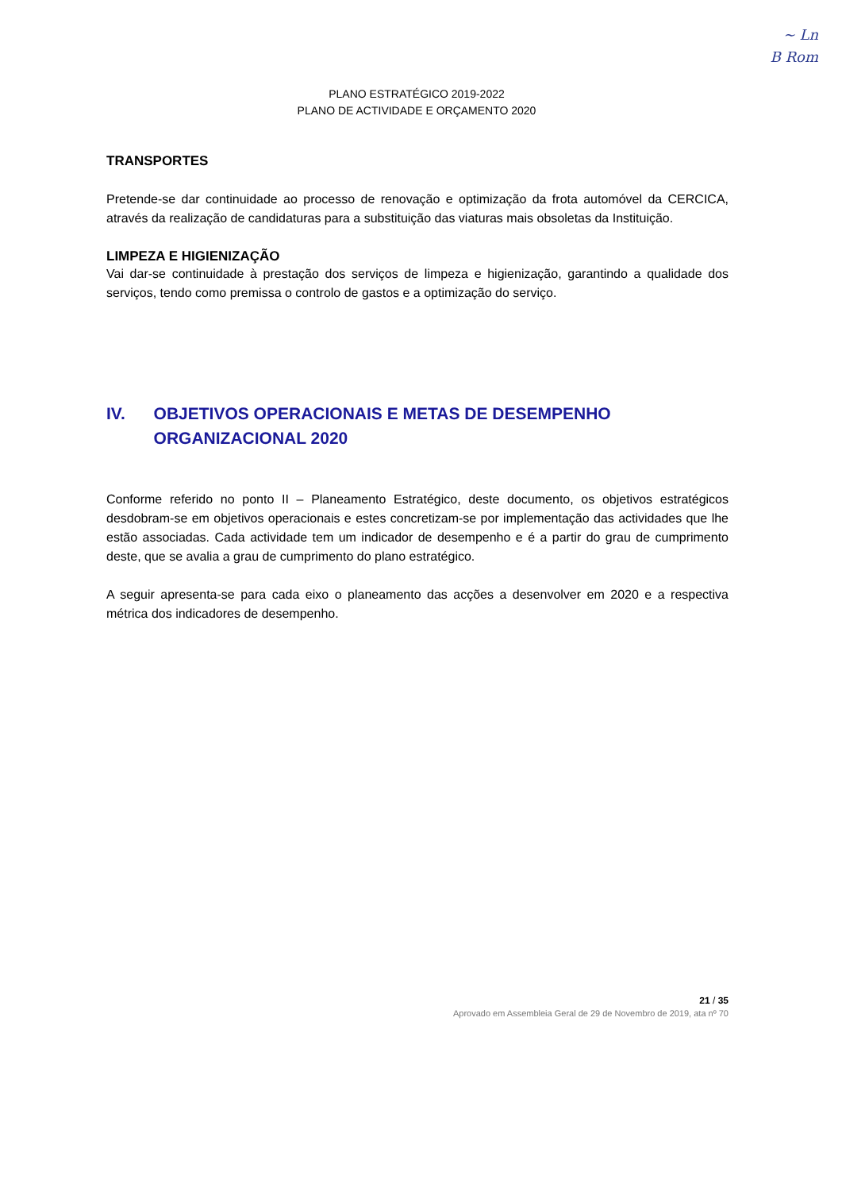~ Ln
B Rom
PLANO ESTRATÉGICO 2019-2022
PLANO DE ACTIVIDADE E ORÇAMENTO 2020
TRANSPORTES
Pretende-se dar continuidade ao processo de renovação e optimização da frota automóvel da CERCICA, através da realização de candidaturas para a substituição das viaturas mais obsoletas da Instituição.
LIMPEZA E HIGIENIZAÇÃO
Vai dar-se continuidade à prestação dos serviços de limpeza e higienização, garantindo a qualidade dos serviços, tendo como premissa o controlo de gastos e a optimização do serviço.
IV. OBJETIVOS OPERACIONAIS E METAS DE DESEMPENHO ORGANIZACIONAL 2020
Conforme referido no ponto II – Planeamento Estratégico, deste documento, os objetivos estratégicos desdobram-se em objetivos operacionais e estes concretizam-se por implementação das actividades que lhe estão associadas. Cada actividade tem um indicador de desempenho e é a partir do grau de cumprimento deste, que se avalia a grau de cumprimento do plano estratégico.
A seguir apresenta-se para cada eixo o planeamento das acções a desenvolver em 2020 e a respectiva métrica dos indicadores de desempenho.
21 / 35
Aprovado em Assembleia Geral de 29 de Novembro de 2019, ata nº 70